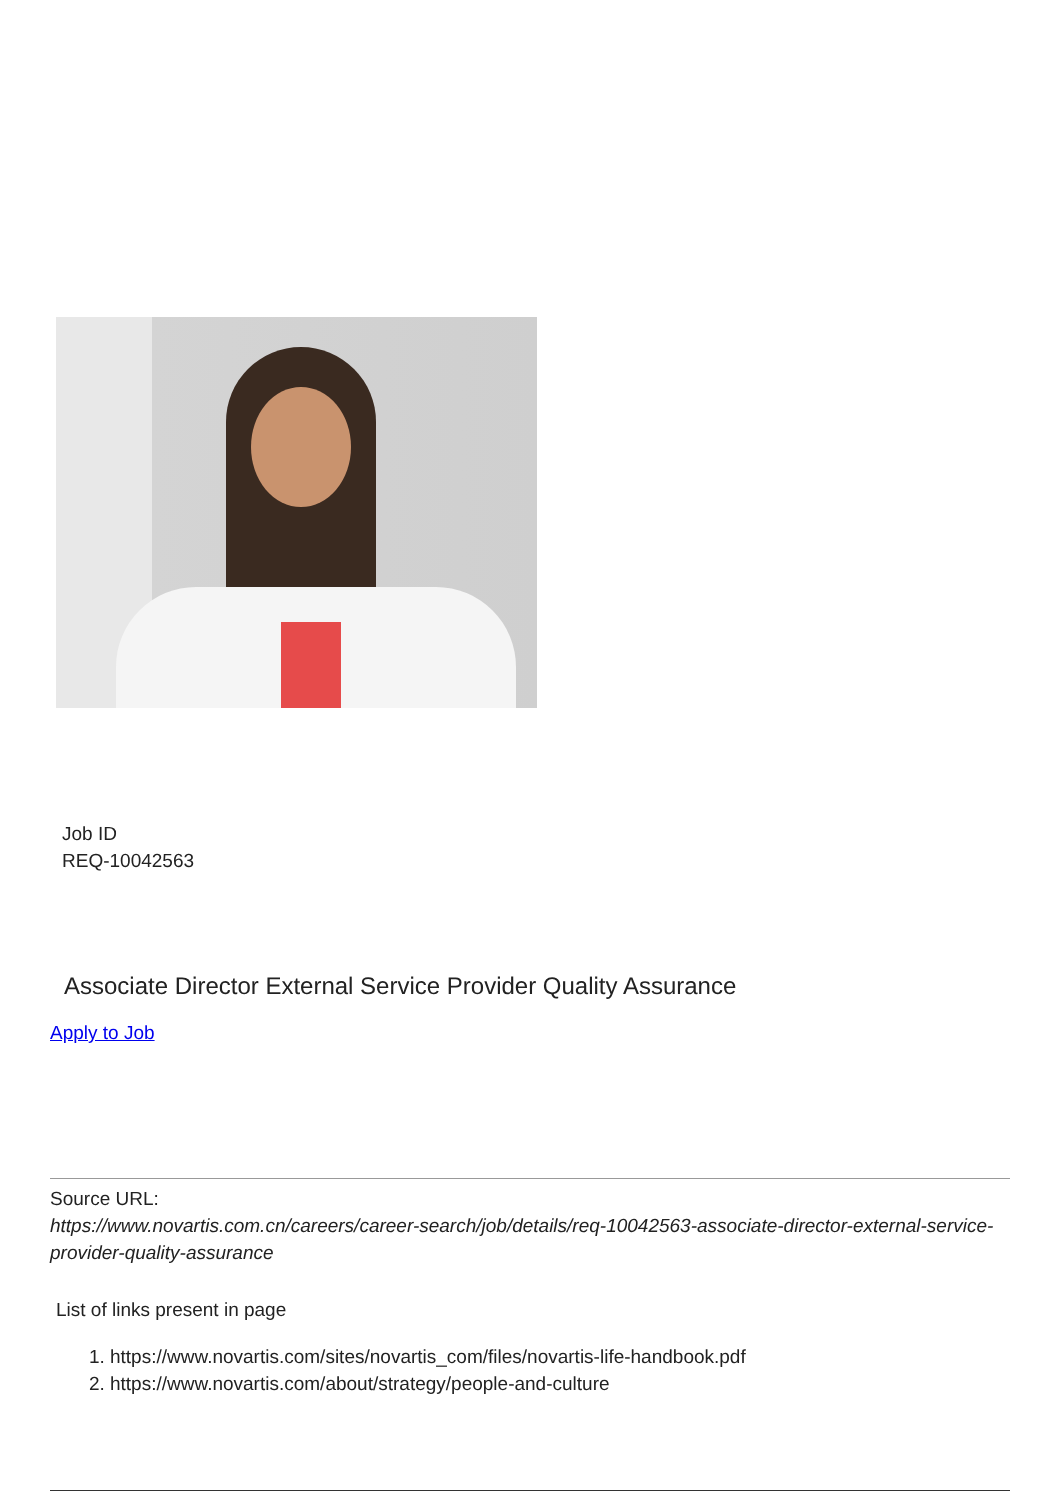Job ID
REQ-10042563
Associate Director External Service Provider Quality Assurance
Apply to Job
Source URL:
https://www.novartis.com.cn/careers/career-search/job/details/req-10042563-associate-director-external-service-provider-quality-assurance
List of links present in page
1. https://www.novartis.com/sites/novartis_com/files/novartis-life-handbook.pdf
2. https://www.novartis.com/about/strategy/people-and-culture